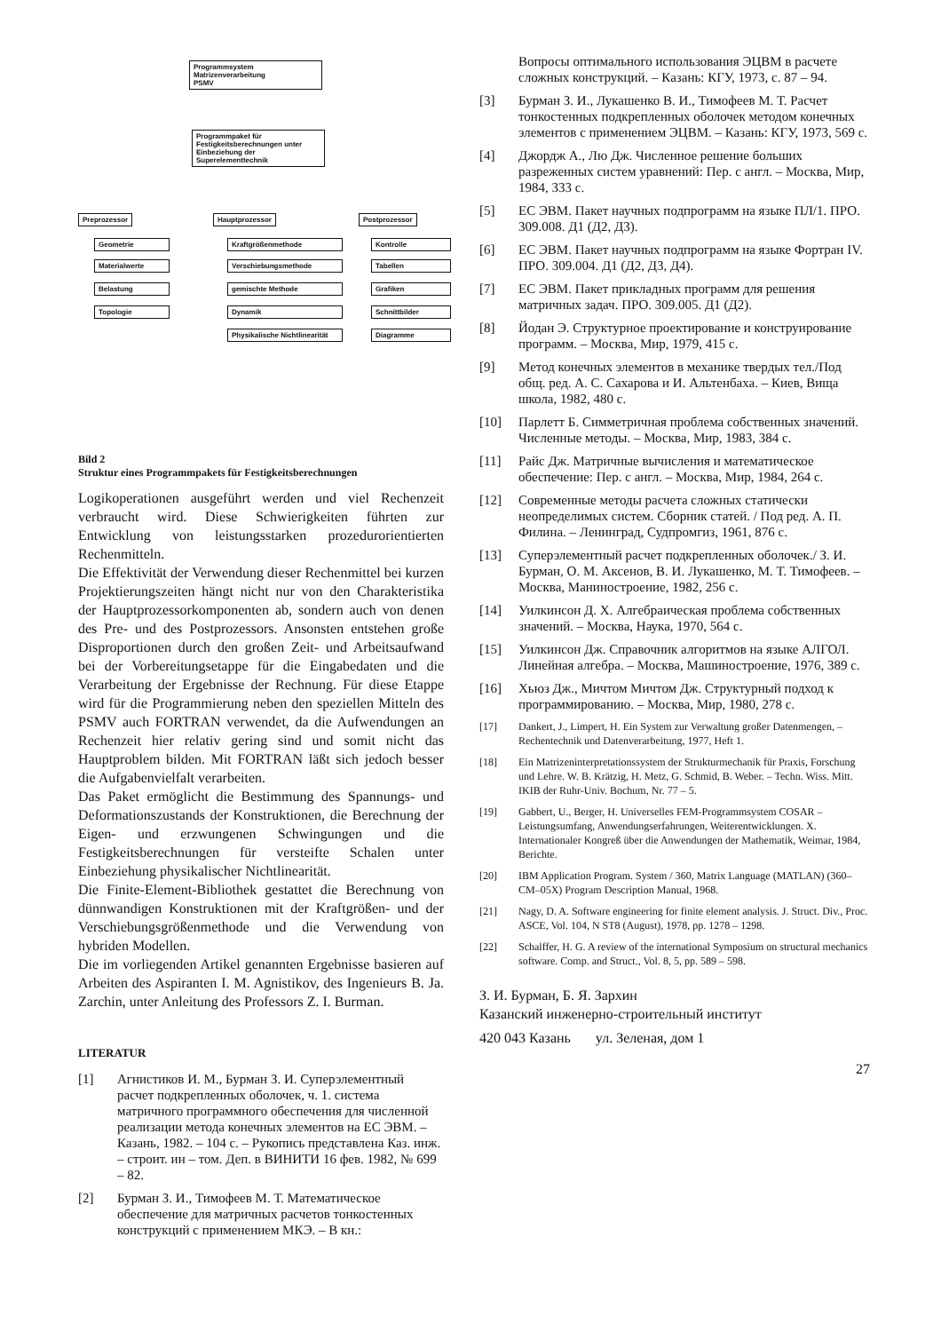Programmsystem
Matrizenverarbeitung
PSMV
Programmpaket für Festigkeitsberechnungen unter Einbeziehung der Superelementtechnik
Preprozessor Hauptprozessor Postprozessor
Geometrie
Materialwerte
Belastung
Topologie
Kraftgrößenmethode
Verschiebungsmethode
gemischte Methode
Dynamik
Physikalische Nichtlinearität
Kontrolle
Tabellen
Grafiken
Schnittbilder
Diagramme
Bild 2
Struktur eines Programmpakets für Festigkeitsberechnungen
Logikoperationen ausgeführt werden und viel Rechenzeit verbraucht wird. Diese Schwierigkeiten führten zur Entwicklung von leistungsstarken prozedurorientierten Rechenmitteln.
Die Effektivität der Verwendung dieser Rechenmittel bei kurzen Projektierungszeiten hängt nicht nur von den Charakteristika der Hauptprozessorkomponenten ab, sondern auch von denen des Pre- und des Postprozessors. Ansonsten entstehen große Disproportionen durch den großen Zeit- und Arbeitsaufwand bei der Vorbereitungsetappe für die Eingabedaten und die Verarbeitung der Ergebnisse der Rechnung. Für diese Etappe wird für die Programmierung neben den speziellen Mitteln des PSMV auch FORTRAN verwendet, da die Aufwendungen an Rechenzeit hier relativ gering sind und somit nicht das Hauptproblem bilden. Mit FORTRAN läßt sich jedoch besser die Aufgabenvielfalt verarbeiten.
Das Paket ermöglicht die Bestimmung des Spannungs- und Deformationszustands der Konstruktionen, die Berechnung der Eigen- und erzwungenen Schwingungen und die Festigkeitsberechnungen für versteifte Schalen unter Einbeziehung physikalischer Nichtlinearität.
Die Finite-Element-Bibliothek gestattet die Berechnung von dünnwandigen Konstruktionen mit der Kraftgrößen- und der Verschiebungsgrößenmethode und die Verwendung von hybriden Modellen.
Die im vorliegenden Artikel genannten Ergebnisse basieren auf Arbeiten des Aspiranten I. M. Agnistikov, des Ingenieurs B. Ja. Zarchin, unter Anleitung des Professors Z. I. Burman.
LITERATUR
[1] Агнистиков И. М., Бурман З. И. Суперэлементный расчет подкрепленных оболочек, ч. 1. система матричного программного обеспечения для численной реализации метода конечных элементов на ЕС ЭВМ. – Казань, 1982. – 104 с. – Рукопись представлена Каз. инж. – строит. ин – том. Деп. в ВИНИТИ 16 фев. 1982, № 699 – 82.
[2] Бурман З. И., Тимофеев М. Т. Математическое обеспечение для матричных расчетов тонкостенных конструкций с применением МКЭ. – В кн.:
Вопросы оптимального использования ЭЦВМ в расчете сложных конструкций. – Казань: КГУ, 1973, с. 87 – 94.
[3] Бурман З. И., Лукашенко В. И., Тимофеев М. Т. Расчет тонкостенных подкрепленных оболочек методом конечных элементов с применением ЭЦВМ. – Казань: КГУ, 1973, 569 с.
[4] Джордж А., Лю Дж. Численное решение больших разреженных систем уравнений: Пер. с англ. – Москва, Мир, 1984, 333 с.
[5] ЕС ЭВМ. Пакет научных подпрограмм на языке ПЛ/1. ПРО. 309.008. Д1 (Д2, Д3).
[6] ЕС ЭВМ. Пакет научных подпрограмм на языке Фортран IV. ПРО. 309.004. Д1 (Д2, Д3, Д4).
[7] ЕС ЭВМ. Пакет прикладных программ для решения матричных задач. ПРО. 309.005. Д1 (Д2).
[8] Йодан Э. Структурное проектирование и конструирование программ. – Москва, Мир, 1979, 415 с.
[9] Метод конечных элементов в механике твердых тел./Под общ. ред. А. С. Сахарова и И. Альтенбаха. – Киев, Вища школа, 1982, 480 с.
[10] Парлетт Б. Симметричная проблема собственных значений. Численные методы. – Москва, Мир, 1983, 384 с.
[11] Райс Дж. Матричные вычисления и математическое обеспечение: Пер. с англ. – Москва, Мир, 1984, 264 с.
[12] Современные методы расчета сложных статически неопределимых систем. Сборник статей. / Под ред. А. П. Филина. – Ленинград, Судпромгиз, 1961, 876 с.
[13] Суперэлементный расчет подкрепленных оболочек./ З. И. Бурман, О. М. Аксенов, В. И. Лукашенко, М. Т. Тимофеев. – Москва, Маниностроение, 1982, 256 с.
[14] Уилкинсон Д. Х. Алгебраическая проблема собственных значений. – Москва, Наука, 1970, 564 с.
[15] Уилкинсон Дж. Справочник алгоритмов на языке АЛГОЛ. Линейная алгебра. – Москва, Машиностроение, 1976, 389 с.
[16] Хьюз Дж., Мичтом Мичтом Дж. Структурный подход к программированию. – Москва, Мир, 1980, 278 с.
[17] Dankert, J., Limpert, H. Ein System zur Verwaltung großer Datenmengen, – Rechentechnik und Datenverarbeitung, 1977, Heft 1.
[18] Ein Matrizeninterpretationssystem der Strukturmechanik für Praxis, Forschung und Lehre. W. B. Krätzig, H. Metz, G. Schmid, B. Weber. – Techn. Wiss. Mitt. IKIB der Ruhr-Univ. Bochum, Nr. 77 – 5.
[19] Gabbert, U., Berger, H. Universelles FEM-Programmsystem COSAR – Leistungsumfang, Anwendungserfahrungen, Weiterentwicklungen. X. Internationaler Kongreß über die Anwendungen der Mathematik, Weimar, 1984, Berichte.
[20] IBM Application Program. System / 360, Matrix Language (MATLAN) (360–CM–05X) Program Description Manual, 1968.
[21] Nagy, D. A. Software engineering for finite element analysis. J. Struct. Div., Proc. ASCE, Vol. 104, N ST8 (August), 1978, pp. 1278 – 1298.
[22] Schalffer, H. G. A review of the international Symposium on structural mechanics software. Comp. and Struct., Vol. 8, 5, pp. 589 – 598.
З. И. Бурман, Б. Я. Зархин
Казанский инженерно-строительный институт
420 043 Казань ул. Зеленая, дом 1
27